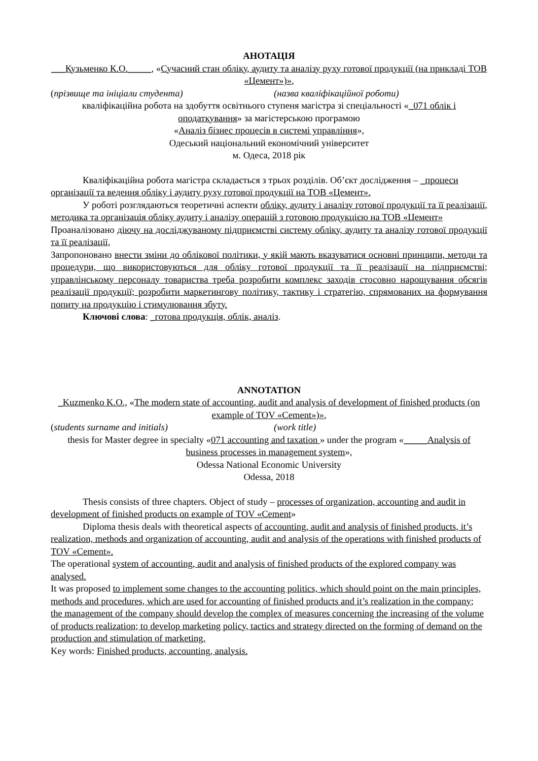АНОТАЦІЯ
___Кузьменко К.О._____, «Сучасний стан обліку, аудиту та аналізу руху готової продукції (на прикладі ТОВ «Цемент»)»,
(прізвище та ініціали студента) (назва кваліфікаційної роботи)
кваліфікаційна робота на здобуття освітнього ступеня магістра зі спеціальності «_071 облік і оподаткування» за магістерською програмою
«Аналіз бізнес процесів в системі управління»,
Одеський національний економічний університет
м. Одеса, 2018 рік
Кваліфікаційна робота магістра складається з трьох розділів. Об’єкт дослідження – _процеси організації та ведення обліку і аудиту руху готової продукції на ТОВ «Цемент».
У роботі розглядаються теоретичні аспекти обліку, аудиту і аналізу готової продукції та її реалізації, методика та організація обліку аудиту і аналізу операцій з готовою продукцією на ТОВ «Цемент»
Проаналізовано діючу на досліджуваному підприємстві систему обліку, аудиту та аналізу готової продукції та її реалізації,
Запропоновано внести зміни до облікової політики, у якій мають вказуватися основні принципи, методи та процедури, що використовуються для обліку готової продукції та її реалізації на підприємстві; управлінському персоналу товариства треба розробити комплекс заходів стосовно нарощування обсягів реалізації продукції; розробити маркетингову політику, тактику і стратегію, спрямованих на формування попиту на продукцію і стимулювання збуту.
Ключові слова: _готова продукція, облік, аналіз.
ANNOTATION
_Kuzmenko K.O., «The modern state of accounting, audit and analysis of development of finished products (on example of TOV «Cement»)»,
(students surname and initials) (work title)
thesis for Master degree in specialty «071 accounting and taxation » under the program «_____Analysis of business processes in management system»,
Odessa National Economic University
Odessa, 2018
Thesis consists of three chapters. Object of study – processes of organization, accounting and audit in development of finished products on example of TOV «Cement»
Diploma thesis deals with theoretical aspects of accounting, audit and analysis of finished products, it’s realization, methods and organization of accounting, audit and analysis of the operations with finished products of TOV «Cement».
The operational system of accounting, audit and analysis of finished products of the explored company was analysed.
It was proposed to implement some changes to the accounting politics, which should point on the main principles, methods and procedures, which are used for accounting of finished products and it’s realization in the company; the management of the company should develop the complex of measures concerning the increasing of the volume of products realization; to develop marketing policy, tactics and strategy directed on the forming of demand on the production and stimulation of marketing.
Key words: Finished products, accounting, analysis.